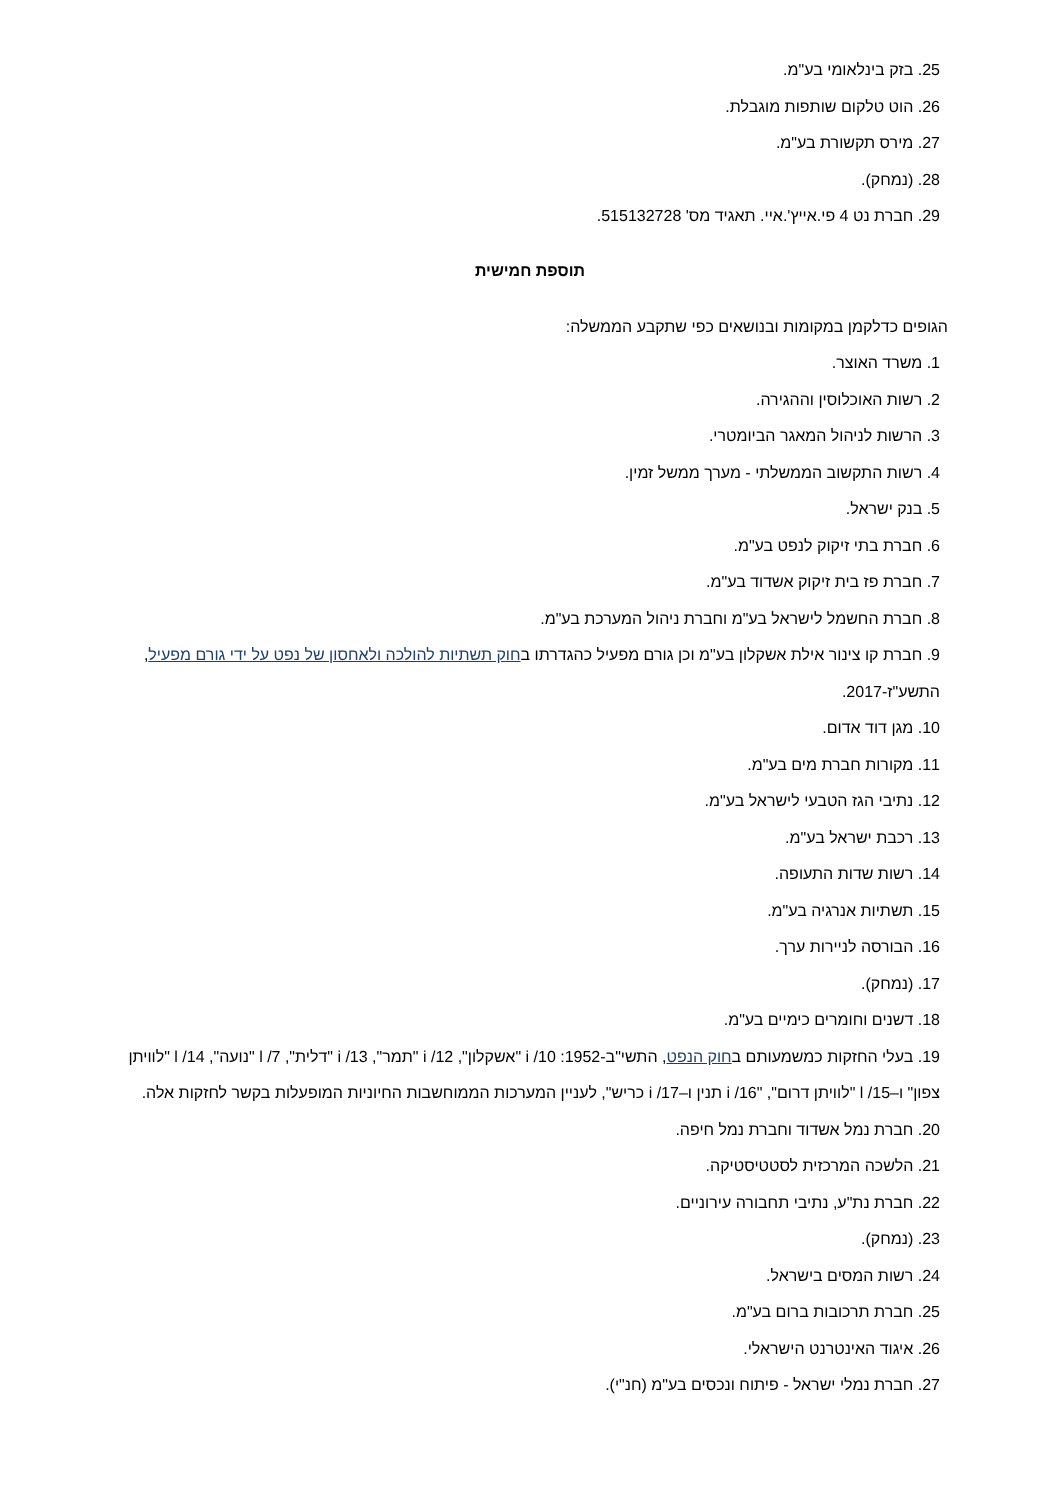25. בזק בינלאומי בע"מ.
26. הוט טלקום שותפות מוגבלת.
27. מירס תקשורת בע"מ.
28. (נמחק).
29. חברת נט 4 פי.אייץ'.איי. תאגיד מס' 515132728.
תוספת חמישית
הגופים כדלקמן במקומות ובנושאים כפי שתקבע הממשלה:
1. משרד האוצר.
2. רשות האוכלוסין וההגירה.
3. הרשות לניהול המאגר הביומטרי.
4. רשות התקשוב הממשלתי - מערך ממשל זמין.
5. בנק ישראל.
6. חברת בתי זיקוק לנפט בע"מ.
7. חברת פז בית זיקוק אשדוד בע"מ.
8. חברת החשמל לישראל בע"מ וחברת ניהול המערכת בע"מ.
9. חברת קו צינור אילת אשקלון בע"מ וכן גורם מפעיל כהגדרתו בחוק תשתיות להולכה ולאחסון של נפט על ידי גורם מפעיל, התשע"ז-2017.
10. מגן דוד אדום.
11. מקורות חברת מים בע"מ.
12. נתיבי הגז הטבעי לישראל בע"מ.
13. רכבת ישראל בע"מ.
14. רשות שדות התעופה.
15. תשתיות אנרגיה בע"מ.
16. הבורסה לניירות ערך.
17. (נמחק).
18. דשנים וחומרים כימיים בע"מ.
19. בעלי החזקות כמשמעותם בחוק הנפט, התשי"ב-1952: i /10 "אשקלון", i /12 "תמר", i /13 "דלית", l /7 "נועה", l /14 "לוויתן צפון" ו–l /15 "לוויתן דרום", "i /16 תנין ו–i /17 כריש", לעניין המערכות הממוחשבות החיוניות המופעלות בקשר לחזקות אלה.
20. חברת נמל אשדוד וחברת נמל חיפה.
21. הלשכה המרכזית לסטטיסטיקה.
22. חברת נת"ע, נתיבי תחבורה עירוניים.
23. (נמחק).
24. רשות המסים בישראל.
25. חברת תרכובות ברום בע"מ.
26. איגוד האינטרנט הישראלי.
27. חברת נמלי ישראל - פיתוח ונכסים בע"מ (חנ"י).